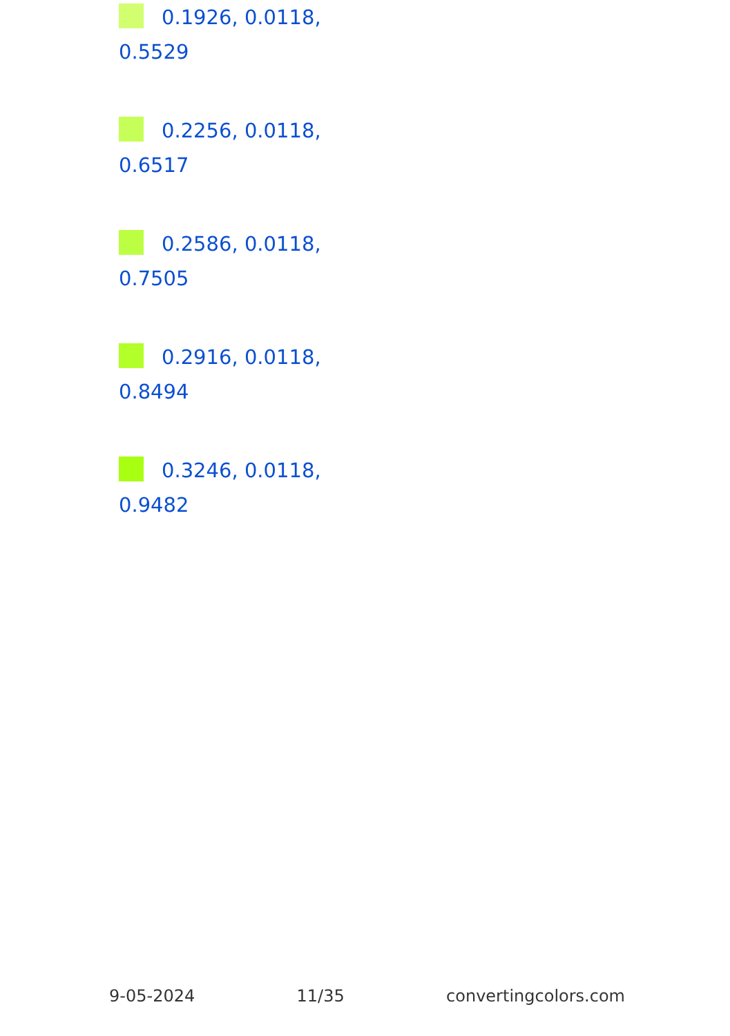0.1926, 0.0118, 0.5529
0.2256, 0.0118, 0.6517
0.2586, 0.0118, 0.7505
0.2916, 0.0118, 0.8494
0.3246, 0.0118, 0.9482
9-05-2024 11/35 convertingcolors.com